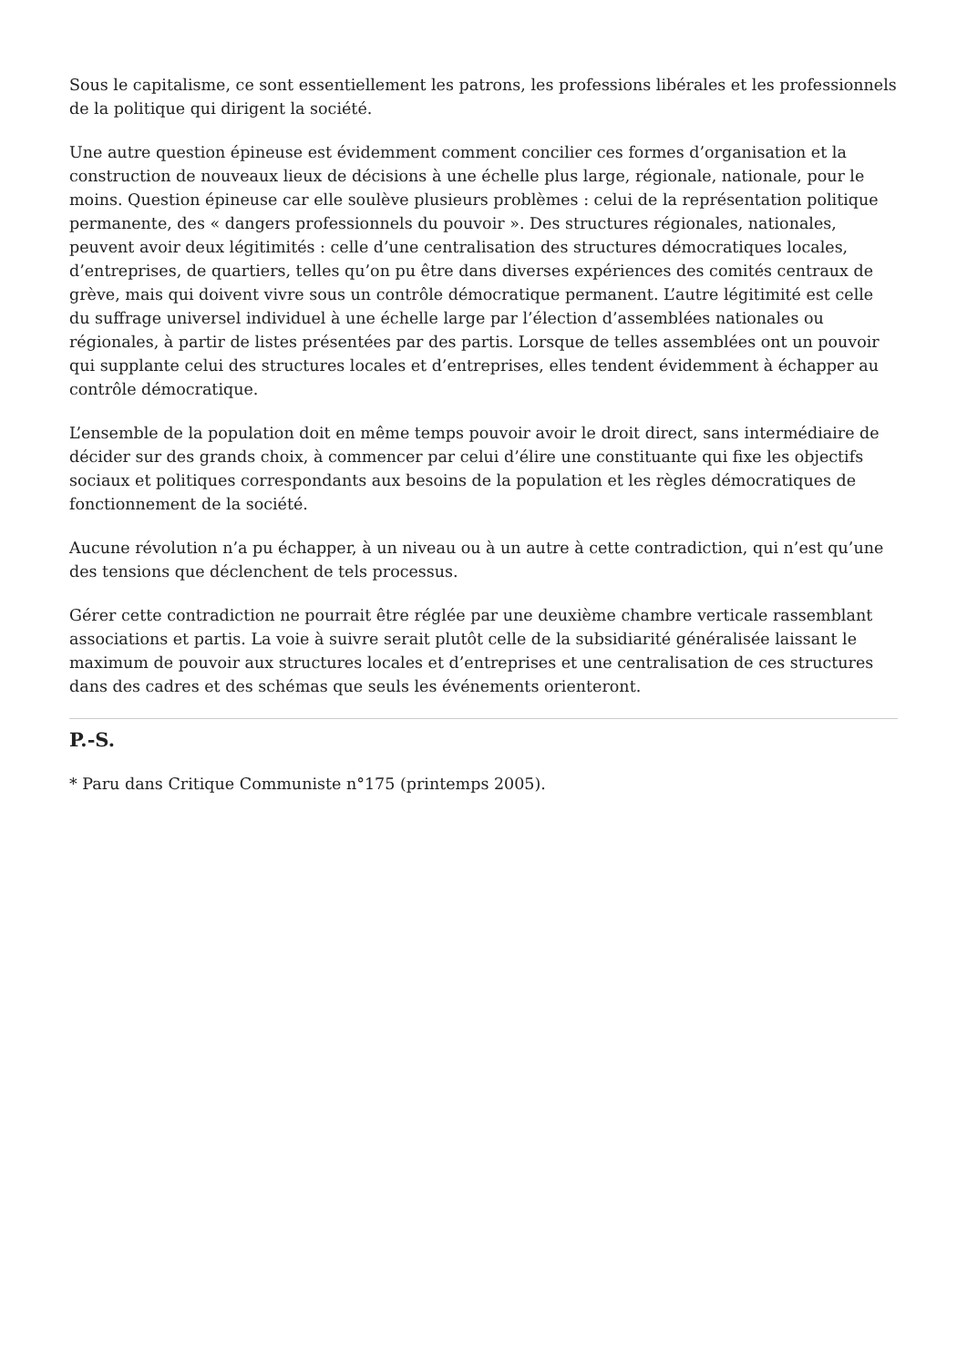Sous le capitalisme, ce sont essentiellement les patrons, les professions libérales et les professionnels de la politique qui dirigent la société.
Une autre question épineuse est évidemment comment concilier ces formes d’organisation et la construction de nouveaux lieux de décisions à une échelle plus large, régionale, nationale, pour le moins. Question épineuse car elle soulève plusieurs problèmes : celui de la représentation politique permanente, des « dangers professionnels du pouvoir ». Des structures régionales, nationales, peuvent avoir deux légitimités : celle d’une centralisation des structures démocratiques locales, d’entreprises, de quartiers, telles qu’on pu être dans diverses expériences des comités centraux de grève, mais qui doivent vivre sous un contrôle démocratique permanent. L’autre légitimité est celle du suffrage universel individuel à une échelle large par l’élection d’assemblées nationales ou régionales, à partir de listes présentées par des partis. Lorsque de telles assemblées ont un pouvoir qui supplante celui des structures locales et d’entreprises, elles tendent évidemment à échapper au contrôle démocratique.
L’ensemble de la population doit en même temps pouvoir avoir le droit direct, sans intermédiaire de décider sur des grands choix, à commencer par celui d’élire une constituante qui fixe les objectifs sociaux et politiques correspondants aux besoins de la population et les règles démocratiques de fonctionnement de la société.
Aucune révolution n’a pu échapper, à un niveau ou à un autre à cette contradiction, qui n’est qu’une des tensions que déclenchent de tels processus.
Gérer cette contradiction ne pourrait être réglée par une deuxième chambre verticale rassemblant associations et partis. La voie à suivre serait plutôt celle de la subsidiarité généralisée laissant le maximum de pouvoir aux structures locales et d’entreprises et une centralisation de ces structures dans des cadres et des schémas que seuls les événements orienteront.
P.-S.
* Paru dans Critique Communiste n°175 (printemps 2005).